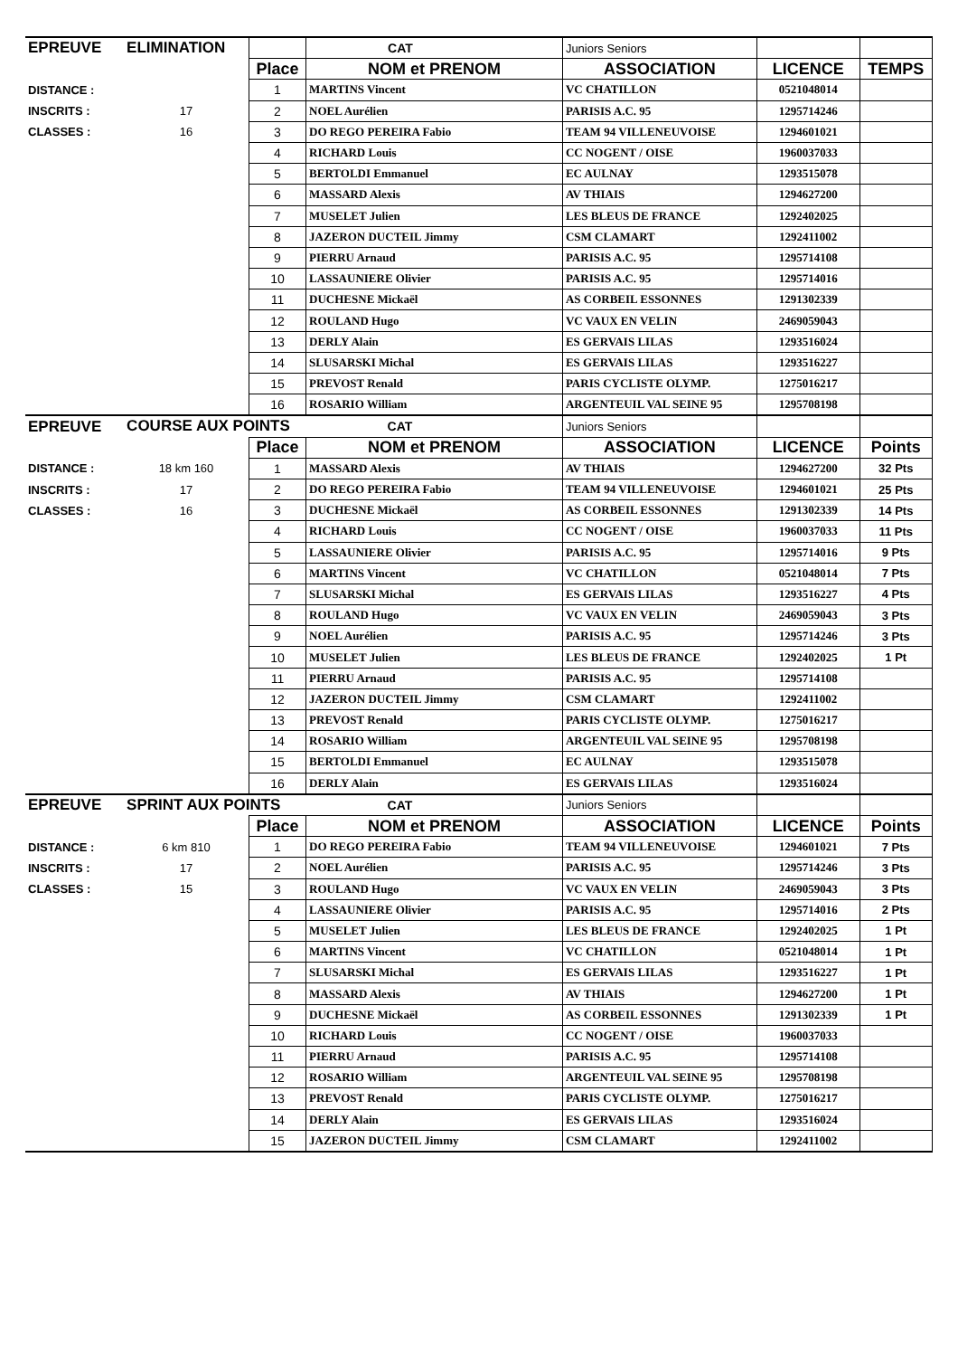| EPREUVE | ELIMINATION | | CAT | Juniors Seniors | | |
| | | Place | NOM et PRENOM | ASSOCIATION | LICENCE | TEMPS |
| DISTANCE : | | 1 | MARTINS Vincent | VC CHATILLON | 0521048014 | |
| INSCRITS : | 17 | 2 | NOEL Aurélien | PARISIS A.C. 95 | 1295714246 | |
| CLASSES : | 16 | 3 | DO REGO PEREIRA Fabio | TEAM 94 VILLENEUVOISE | 1294601021 | |
| | | 4 | RICHARD Louis | CC NOGENT / OISE | 1960037033 | |
| | | 5 | BERTOLDI Emmanuel | EC AULNAY | 1293515078 | |
| | | 6 | MASSARD Alexis | AV THIAIS | 1294627200 | |
| | | 7 | MUSELET Julien | LES BLEUS DE FRANCE | 1292402025 | |
| | | 8 | JAZERON DUCTEIL Jimmy | CSM CLAMART | 1292411002 | |
| | | 9 | PIERRU Arnaud | PARISIS A.C. 95 | 1295714108 | |
| | | 10 | LASSAUNIERE Olivier | PARISIS A.C. 95 | 1295714016 | |
| | | 11 | DUCHESNE Mickaël | AS CORBEIL ESSONNES | 1291302339 | |
| | | 12 | ROULAND Hugo | VC VAUX EN VELIN | 2469059043 | |
| | | 13 | DERLY Alain | ES GERVAIS LILAS | 1293516024 | |
| | | 14 | SLUSARSKI Michal | ES GERVAIS LILAS | 1293516227 | |
| | | 15 | PREVOST Renald | PARIS CYCLISTE OLYMP. | 1275016217 | |
| | | 16 | ROSARIO William | ARGENTEUIL VAL SEINE 95 | 1295708198 | |
| EPREUVE | COURSE AUX POINTS | | CAT | Juniors Seniors | | |
| | | Place | NOM et PRENOM | ASSOCIATION | LICENCE | Points |
| DISTANCE : | 18 km 160 | 1 | MASSARD Alexis | AV THIAIS | 1294627200 | 32 Pts |
| INSCRITS : | 17 | 2 | DO REGO PEREIRA Fabio | TEAM 94 VILLENEUVOISE | 1294601021 | 25 Pts |
| CLASSES : | 16 | 3 | DUCHESNE Mickaël | AS CORBEIL ESSONNES | 1291302339 | 14 Pts |
| | | 4 | RICHARD Louis | CC NOGENT / OISE | 1960037033 | 11 Pts |
| | | 5 | LASSAUNIERE Olivier | PARISIS A.C. 95 | 1295714016 | 9 Pts |
| | | 6 | MARTINS Vincent | VC CHATILLON | 0521048014 | 7 Pts |
| | | 7 | SLUSARSKI Michal | ES GERVAIS LILAS | 1293516227 | 4 Pts |
| | | 8 | ROULAND Hugo | VC VAUX EN VELIN | 2469059043 | 3 Pts |
| | | 9 | NOEL Aurélien | PARISIS A.C. 95 | 1295714246 | 3 Pts |
| | | 10 | MUSELET Julien | LES BLEUS DE FRANCE | 1292402025 | 1 Pt |
| | | 11 | PIERRU Arnaud | PARISIS A.C. 95 | 1295714108 | |
| | | 12 | JAZERON DUCTEIL Jimmy | CSM CLAMART | 1292411002 | |
| | | 13 | PREVOST Renald | PARIS CYCLISTE OLYMP. | 1275016217 | |
| | | 14 | ROSARIO William | ARGENTEUIL VAL SEINE 95 | 1295708198 | |
| | | 15 | BERTOLDI Emmanuel | EC AULNAY | 1293515078 | |
| | | 16 | DERLY Alain | ES GERVAIS LILAS | 1293516024 | |
| EPREUVE | SPRINT AUX POINTS | | CAT | Juniors Seniors | | |
| | | Place | NOM et PRENOM | ASSOCIATION | LICENCE | Points |
| DISTANCE : | 6 km 810 | 1 | DO REGO PEREIRA Fabio | TEAM 94 VILLENEUVOISE | 1294601021 | 7 Pts |
| INSCRITS : | 17 | 2 | NOEL Aurélien | PARISIS A.C. 95 | 1295714246 | 3 Pts |
| CLASSES : | 15 | 3 | ROULAND Hugo | VC VAUX EN VELIN | 2469059043 | 3 Pts |
| | | 4 | LASSAUNIERE Olivier | PARISIS A.C. 95 | 1295714016 | 2 Pts |
| | | 5 | MUSELET Julien | LES BLEUS DE FRANCE | 1292402025 | 1 Pt |
| | | 6 | MARTINS Vincent | VC CHATILLON | 0521048014 | 1 Pt |
| | | 7 | SLUSARSKI Michal | ES GERVAIS LILAS | 1293516227 | 1 Pt |
| | | 8 | MASSARD Alexis | AV THIAIS | 1294627200 | 1 Pt |
| | | 9 | DUCHESNE Mickaël | AS CORBEIL ESSONNES | 1291302339 | 1 Pt |
| | | 10 | RICHARD Louis | CC NOGENT / OISE | 1960037033 | |
| | | 11 | PIERRU Arnaud | PARISIS A.C. 95 | 1295714108 | |
| | | 12 | ROSARIO William | ARGENTEUIL VAL SEINE 95 | 1295708198 | |
| | | 13 | PREVOST Renald | PARIS CYCLISTE OLYMP. | 1275016217 | |
| | | 14 | DERLY Alain | ES GERVAIS LILAS | 1293516024 | |
| | | 15 | JAZERON DUCTEIL Jimmy | CSM CLAMART | 1292411002 | |